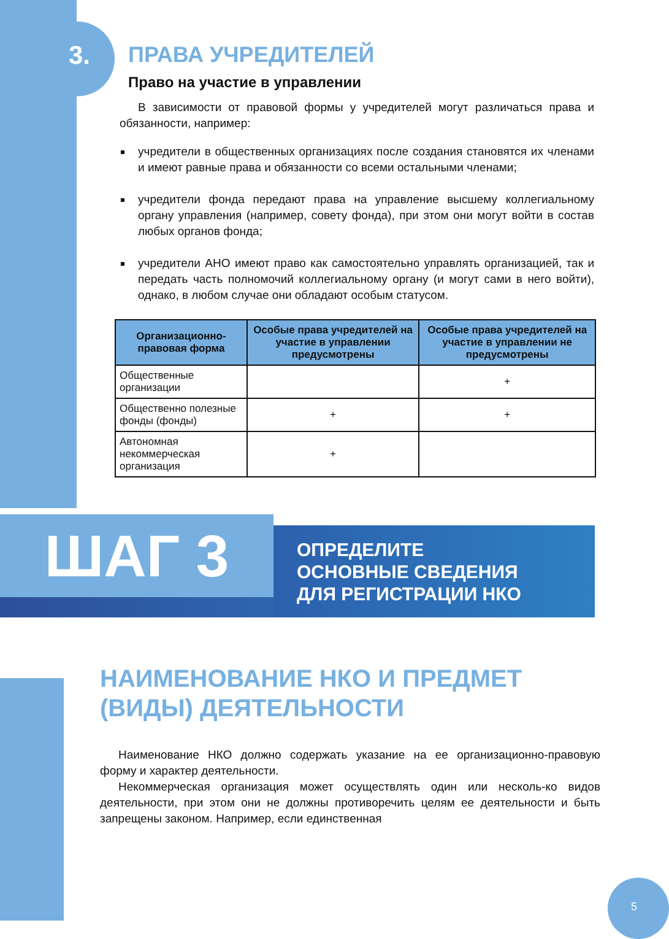3.
ПРАВА УЧРЕДИТЕЛЕЙ
Право на участие в управлении
В зависимости от правовой формы у учредителей могут различаться права и обязанности, например:
учредители в общественных организациях после создания становятся их членами и имеют равные права и обязанности со всеми остальными членами;
учредители фонда передают права на управление высшему коллегиальному органу управления (например, совету фонда), при этом они могут войти в состав любых органов фонда;
учредители АНО имеют право как самостоятельно управлять организацией, так и передать часть полномочий коллегиальному органу (и могут сами в него войти), однако, в любом случае они обладают особым статусом.
| Организационно-правовая форма | Особые права учредителей на участие в управлении предусмотрены | Особые права учредителей на участие в управлении не предусмотрены |
| --- | --- | --- |
| Общественные организации | | + |
| Общественно полезные фонды (фонды) | + | + |
| Автономная некоммерческая организация | + | |
ШАГ 3
ОПРЕДЕЛИТЕ
ОСНОВНЫЕ СВЕДЕНИЯ
ДЛЯ РЕГИСТРАЦИИ НКО
НАИМЕНОВАНИЕ НКО И ПРЕДМЕТ (ВИДЫ) ДЕЯТЕЛЬНОСТИ
Наименование НКО должно содержать указание на ее организационно-правовую форму и характер деятельности.
Некоммерческая организация может осуществлять один или несколь-ко видов деятельности, при этом они не должны противоречить целям ее деятельности и быть запрещены законом. Например, если единственная
5